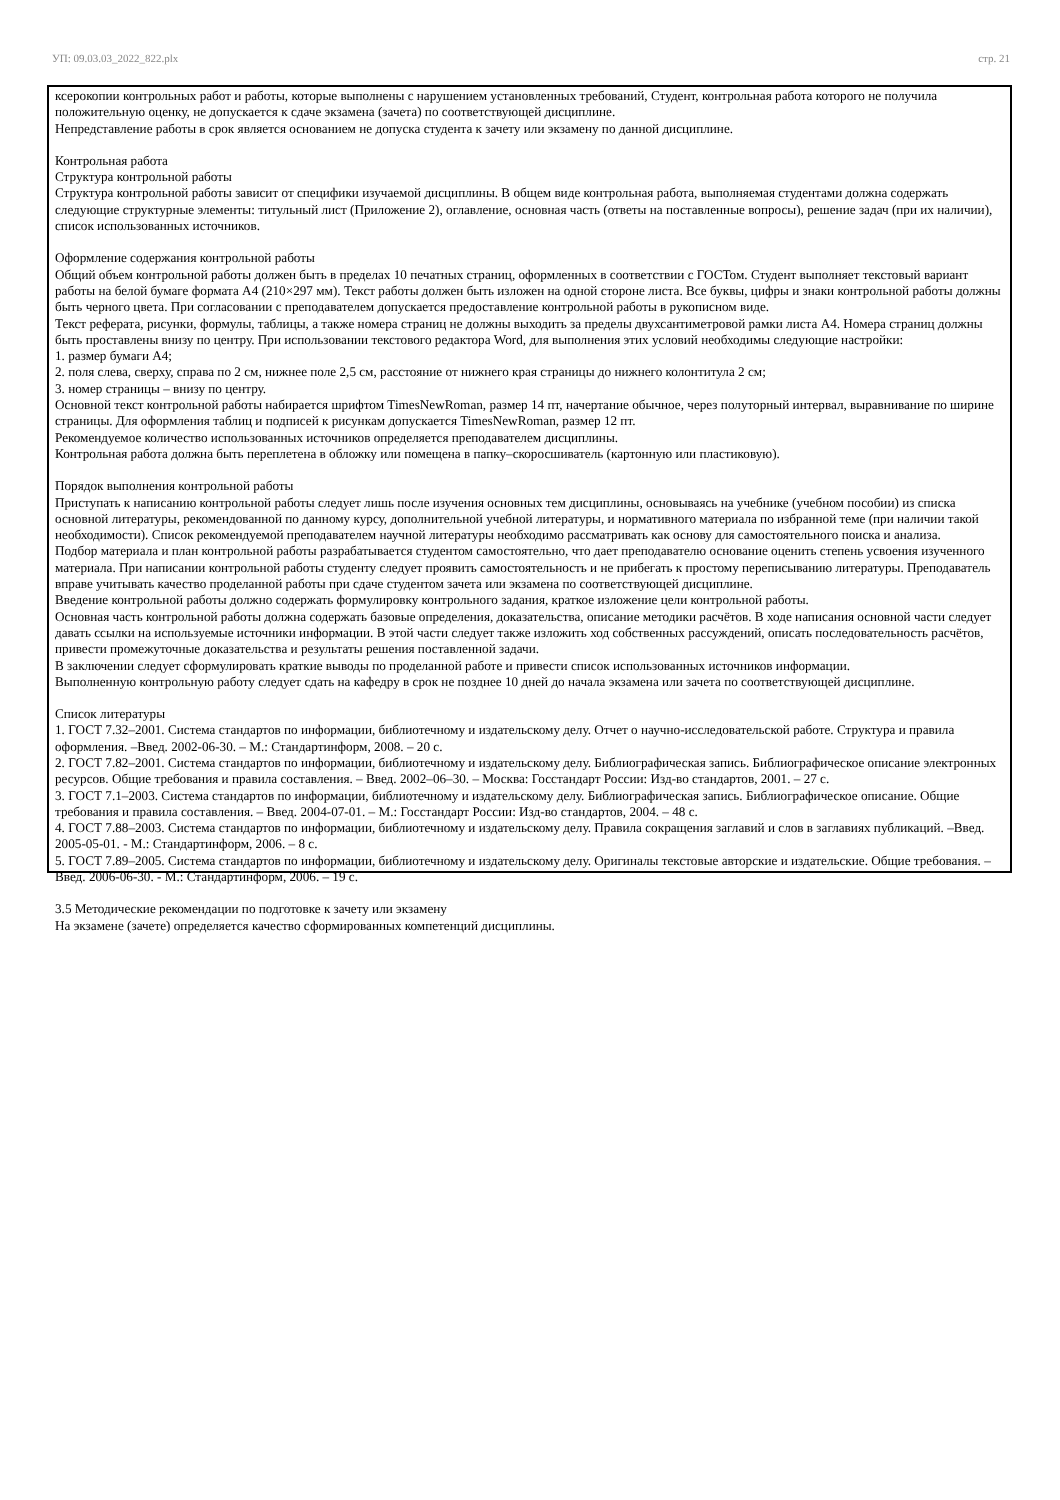УП: 09.03.03_2022_822.plx стр. 21
ксерокопии контрольных работ и работы, которые выполнены с нарушением установленных требований, Студент, контрольная работа которого не получила положительную оценку, не допускается к сдаче экзамена (зачета) по соответствующей дисциплине.
Непредставление работы в срок является основанием не допуска студента к зачету или экзамену по данной дисциплине.
Контрольная работа
Структура контрольной работы
Структура контрольной работы зависит от специфики изучаемой дисциплины. В общем виде контрольная работа, выполняемая студентами должна содержать следующие структурные элементы: титульный лист (Приложение 2), оглавление, основная часть (ответы на поставленные вопросы), решение задач (при их наличии), список использованных источников.
Оформление содержания контрольной работы
Общий объем контрольной работы должен быть в пределах 10 печатных страниц, оформленных в соответствии с ГОСТом. Студент выполняет текстовый вариант работы на белой бумаге формата А4 (210×297 мм). Текст работы должен быть изложен на одной стороне листа. Все буквы, цифры и знаки контрольной работы должны быть черного цвета. При согласовании с преподавателем допускается предоставление контрольной работы в рукописном виде.
Текст реферата, рисунки, формулы, таблицы, а также номера страниц не должны выходить за пределы двухсантиметровой рамки листа А4. Номера страниц должны быть проставлены внизу по центру. При использовании текстового редактора Word, для выполнения этих условий необходимы следующие настройки:
1. размер бумаги А4;
2. поля слева, сверху, справа по 2 см, нижнее поле 2,5 см, расстояние от нижнего края страницы до нижнего колонтитула 2 см;
3. номер страницы – внизу по центру.
Основной текст контрольной работы набирается шрифтом TimesNewRoman, размер 14 пт, начертание обычное, через полуторный интервал, выравнивание по ширине страницы. Для оформления таблиц и подписей к рисункам допускается TimesNewRoman, размер 12 пт.
Рекомендуемое количество использованных источников определяется преподавателем дисциплины.
Контрольная работа должна быть переплетена в обложку или помещена в папку–скоросшиватель (картонную или пластиковую).
Порядок выполнения контрольной работы
Приступать к написанию контрольной работы следует лишь после изучения основных тем дисциплины, основываясь на учебнике (учебном пособии) из списка основной литературы, рекомендованной по данному курсу, дополнительной учебной литературы, и нормативного материала по избранной теме (при наличии такой необходимости). Список рекомендуемой преподавателем научной литературы необходимо рассматривать как основу для самостоятельного поиска и анализа.
Подбор материала и план контрольной работы разрабатывается студентом самостоятельно, что дает преподавателю основание оценить степень усвоения изученного материала. При написании контрольной работы студенту следует проявить самостоятельность и не прибегать к простому переписыванию литературы. Преподаватель вправе учитывать качество проделанной работы при сдаче студентом зачета или экзамена по соответствующей дисциплине.
Введение контрольной работы должно содержать формулировку контрольного задания, краткое изложение цели контрольной работы.
Основная часть контрольной работы должна содержать базовые определения, доказательства, описание методики расчётов. В ходе написания основной части следует давать ссылки на используемые источники информации. В этой части следует также изложить ход собственных рассуждений, описать последовательность расчётов, привести промежуточные доказательства и результаты решения поставленной задачи.
В заключении следует сформулировать краткие выводы по проделанной работе и привести список использованных источников информации.
Выполненную контрольную работу следует сдать на кафедру в срок не позднее 10 дней до начала экзамена или зачета по соответствующей дисциплине.
Список литературы
1. ГОСТ 7.32–2001. Система стандартов по информации, библиотечному и издательскому делу. Отчет о научно-исследовательской работе. Структура и правила оформления. –Введ. 2002-06-30. – М.: Стандартинформ, 2008. – 20 с.
2. ГОСТ 7.82–2001. Система стандартов по информации, библиотечному и издательскому делу. Библиографическая запись. Библиографическое описание электронных ресурсов. Общие требования и правила составления. – Введ. 2002–06–30. – Москва: Госстандарт России: Изд-во стандартов, 2001. – 27 с.
3. ГОСТ 7.1–2003. Система стандартов по информации, библиотечному и издательскому делу. Библиографическая запись. Библиографическое описание. Общие требования и правила составления. – Введ. 2004-07-01. – М.: Госстандарт России: Изд-во стандартов, 2004. – 48 с.
4. ГОСТ 7.88–2003. Система стандартов по информации, библиотечному и издательскому делу. Правила сокращения заглавий и слов в заглавиях публикаций. –Введ. 2005-05-01. - М.: Стандартинформ, 2006. – 8 с.
5. ГОСТ 7.89–2005. Система стандартов по информации, библиотечному и издательскому делу. Оригиналы текстовые авторские и издательские. Общие требования. – Введ. 2006-06-30. - М.: Стандартинформ, 2006. – 19 с.
3.5 Методические рекомендации по подготовке к зачету или экзамену
На экзамене (зачете) определяется качество сформированных компетенций дисциплины.